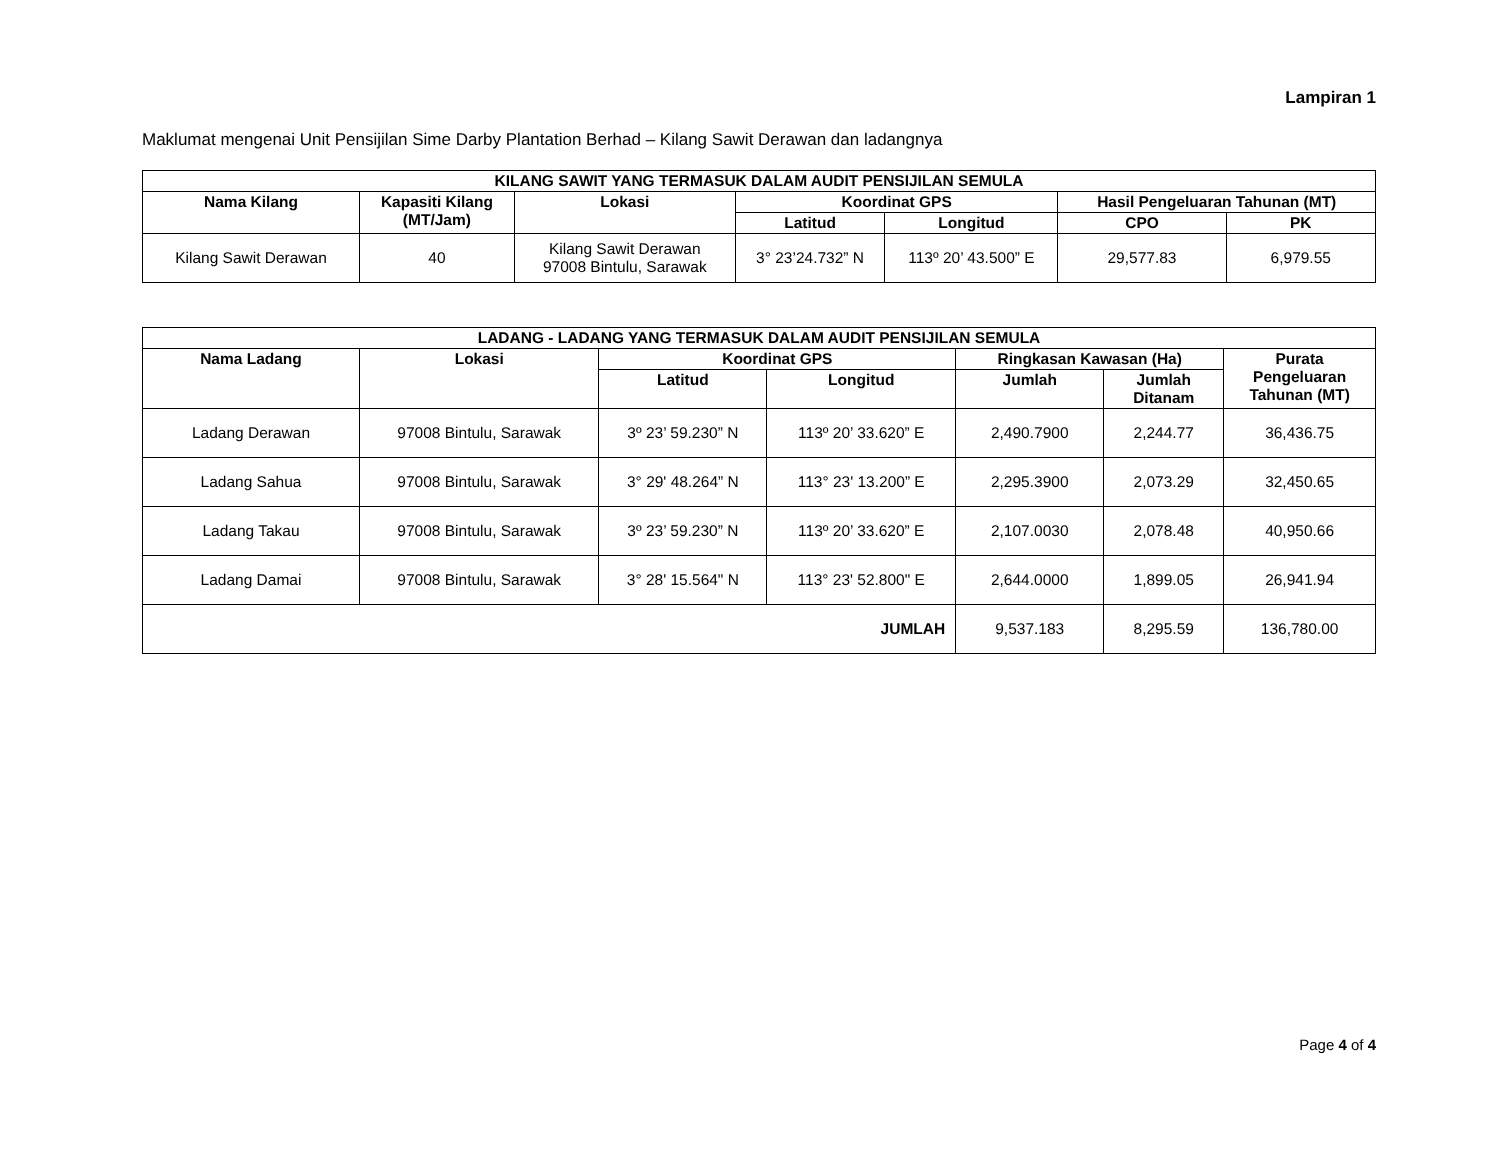Lampiran 1
Maklumat mengenai Unit Pensijilan Sime Darby Plantation Berhad – Kilang Sawit Derawan dan ladangnya
| KILANG SAWIT YANG TERMASUK DALAM AUDIT PENSIJILAN SEMULA | | | | | | |
| --- | --- | --- | --- | --- | --- | --- |
| Nama Kilang | Kapasiti Kilang (MT/Jam) | Lokasi | Koordinat GPS | | Hasil Pengeluaran Tahunan (MT) | |
| | | | Latitud | Longitud | CPO | PK |
| Kilang Sawit Derawan | 40 | Kilang Sawit Derawan 97008 Bintulu, Sarawak | 3° 23’24.732” N | 113º 20’ 43.500” E | 29,577.83 | 6,979.55 |
| LADANG - LADANG YANG TERMASUK DALAM AUDIT PENSIJILAN SEMULA | | | | | | |
| --- | --- | --- | --- | --- | --- | --- |
| Nama Ladang | Lokasi | Koordinat GPS | | Ringkasan Kawasan (Ha) | | Purata Pengeluaran Tahunan (MT) |
| | | Latitud | Longitud | Jumlah | Jumlah Ditanam | |
| Ladang Derawan | 97008 Bintulu, Sarawak | 3º 23’ 59.230” N | 113º 20’ 33.620” E | 2,490.7900 | 2,244.77 | 36,436.75 |
| Ladang Sahua | 97008 Bintulu, Sarawak | 3° 29' 48.264” N | 113° 23' 13.200” E | 2,295.3900 | 2,073.29 | 32,450.65 |
| Ladang Takau | 97008 Bintulu, Sarawak | 3º 23’ 59.230” N | 113º 20’ 33.620” E | 2,107.0030 | 2,078.48 | 40,950.66 |
| Ladang Damai | 97008 Bintulu, Sarawak | 3° 28' 15.564" N | 113° 23' 52.800" E | 2,644.0000 | 1,899.05 | 26,941.94 |
| JUMLAH | | | | 9,537.183 | 8,295.59 | 136,780.00 |
Page 4 of 4